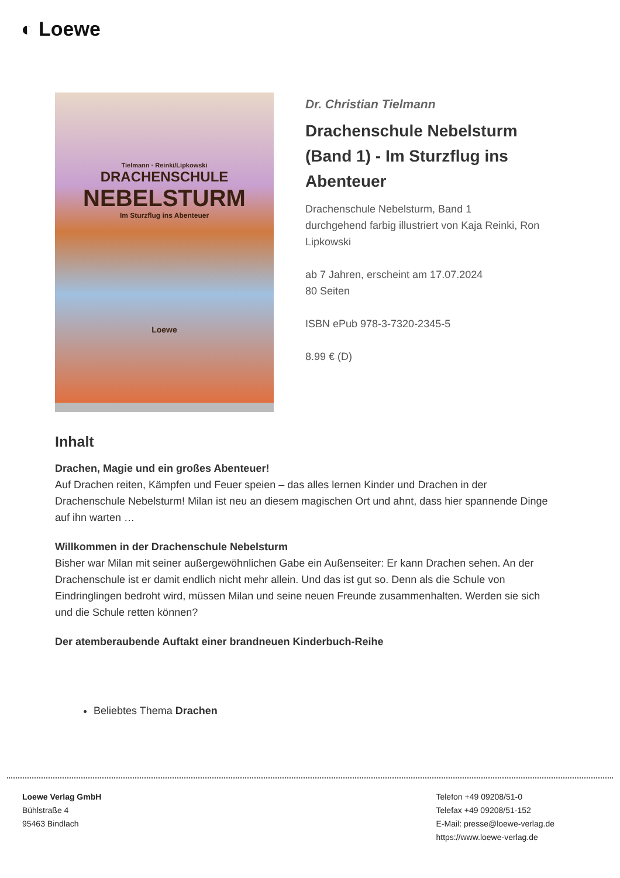◐ Loewe
Tielmann · Reinki/Lipkowski
DRACHENSCHULE
NEBELSTURM
Im Sturzflug ins Abenteuer
Loewe
Dr. Christian Tielmann
Drachenschule Nebelsturm (Band 1) - Im Sturzflug ins Abenteuer
Drachenschule Nebelsturm, Band 1
durchgehend farbig illustriert von Kaja Reinki, Ron Lipkowski
ab 7 Jahren, erscheint am 17.07.2024
80 Seiten
ISBN ePub 978-3-7320-2345-5
8.99 € (D)
Inhalt
Drachen, Magie und ein großes Abenteuer!
Auf Drachen reiten, Kämpfen und Feuer speien – das alles lernen Kinder und Drachen in der Drachenschule Nebelsturm! Milan ist neu an diesem magischen Ort und ahnt, dass hier spannende Dinge auf ihn warten …
Willkommen in der Drachenschule Nebelsturm
Bisher war Milan mit seiner außergewöhnlichen Gabe ein Außenseiter: Er kann Drachen sehen. An der Drachenschule ist er damit endlich nicht mehr allein. Und das ist gut so. Denn als die Schule von Eindringlingen bedroht wird, müssen Milan und seine neuen Freunde zusammenhalten. Werden sie sich und die Schule retten können?
Der atemberaubende Auftakt einer brandneuen Kinderbuch-Reihe
Beliebtes Thema Drachen
Loewe Verlag GmbH
Bühlstraße 4
95463 Bindlach
Telefon +49 09208/51-0
Telefax +49 09208/51-152
E-Mail: presse@loewe-verlag.de
https://www.loewe-verlag.de